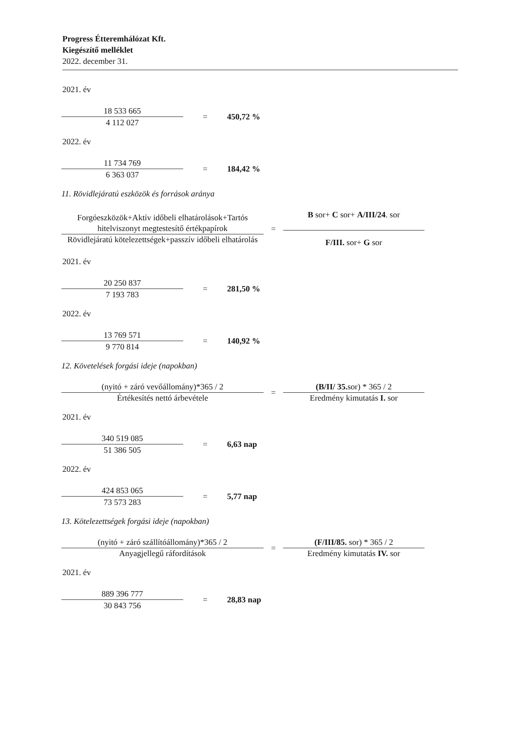Progress Étteremhálózat Kft.
Kiegészítő melléklet
2022. december 31.
2021. év
| 18 533 665 4 112 027 | = | 450,72 % |
2022. év
| 11 734 769 6 363 037 | = | 184,42 % |
11. Rövidlejáratú eszközök és források aránya
| Forgóeszközök+Aktív időbeli elhatárolások+Tartós hitelviszonyt megtestesítő értékpapírok Rövidlejáratú kötelezettségek+passzív időbeli elhatárolás | = | B sor+ C sor+ A/III/24 . sor F/III. sor+ G sor |
2021. év
| 20 250 837 7 193 783 | = | 281,50 % |
2022. év
| 13 769 571 9 770 814 | = | 140,92 % |
12. Követelések forgási ideje (napokban)
| (nyitó + záró vevőállomány)*365 / 2 Értékesítés nettó árbevétele | = | (B/II/ 35. sor) * 365 / 2 Eredmény kimutatás I. sor |
2021. év
| 340 519 085 51 386 505 | = | 6,63 nap |
2022. év
| 424 853 065 73 573 283 | = | 5,77 nap |
13. Kötelezettségek forgási ideje (napokban)
| (nyitó + záró szállítóállomány)*365 / 2 Anyagjellegű ráfordítások | = | (F/III/85. sor) * 365 / 2 Eredmény kimutatás IV. sor |
2021. év
| 889 396 777 30 843 756 | = | 28,83 nap |